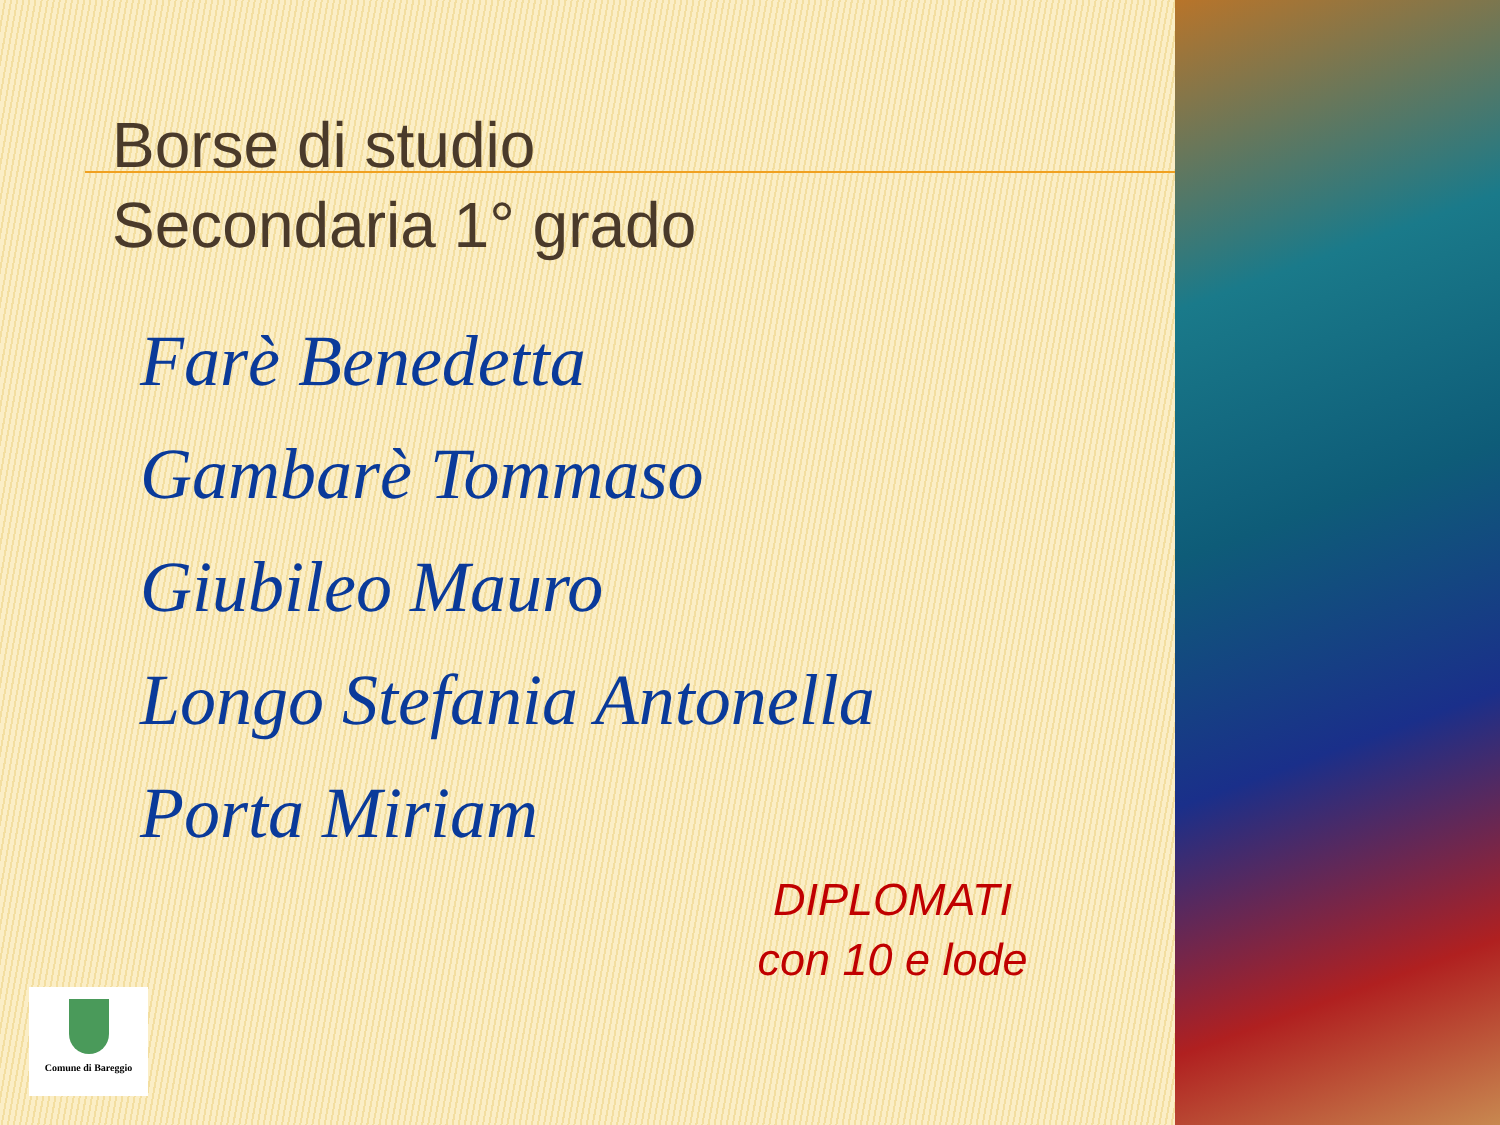Borse di studio
Secondaria 1° grado
Farè Benedetta
Gambarè Tommaso
Giubileo Mauro
Longo Stefania Antonella
Porta Miriam
DIPLOMATI
con 10 e lode
Comune di Bareggio